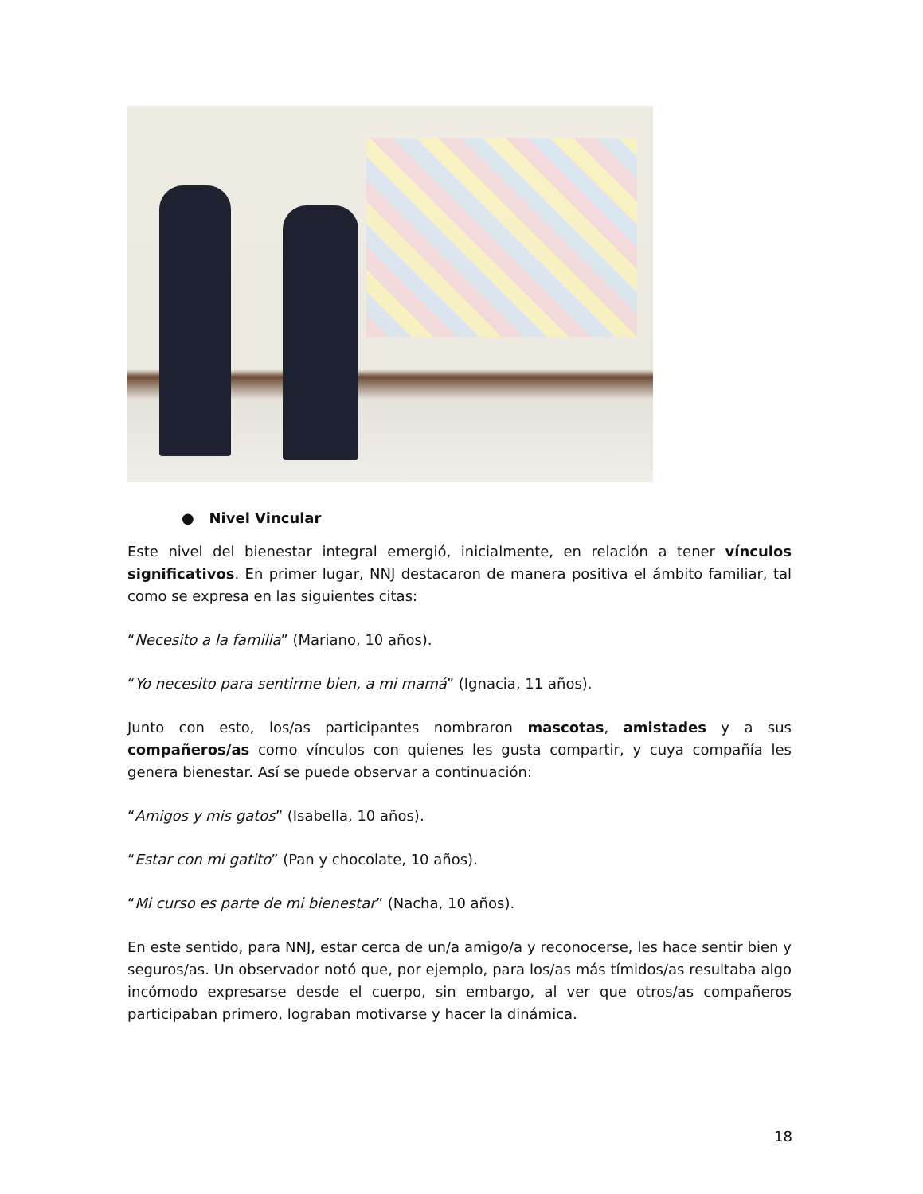● Nivel Vincular
Este nivel del bienestar integral emergió, inicialmente, en relación a tener vínculos significativos. En primer lugar, NNJ destacaron de manera positiva el ámbito familiar, tal como se expresa en las siguientes citas:
“Necesito a la familia” (Mariano, 10 años).
“Yo necesito para sentirme bien, a mi mamá” (Ignacia, 11 años).
Junto con esto, los/as participantes nombraron mascotas, amistades y a sus compañeros/as como vínculos con quienes les gusta compartir, y cuya compañía les genera bienestar. Así se puede observar a continuación:
“Amigos y mis gatos” (Isabella, 10 años).
“Estar con mi gatito” (Pan y chocolate, 10 años).
“Mi curso es parte de mi bienestar” (Nacha, 10 años).
En este sentido, para NNJ, estar cerca de un/a amigo/a y reconocerse, les hace sentir bien y seguros/as. Un observador notó que, por ejemplo, para los/as más tímidos/as resultaba algo incómodo expresarse desde el cuerpo, sin embargo, al ver que otros/as compañeros participaban primero, lograban motivarse y hacer la dinámica.
18